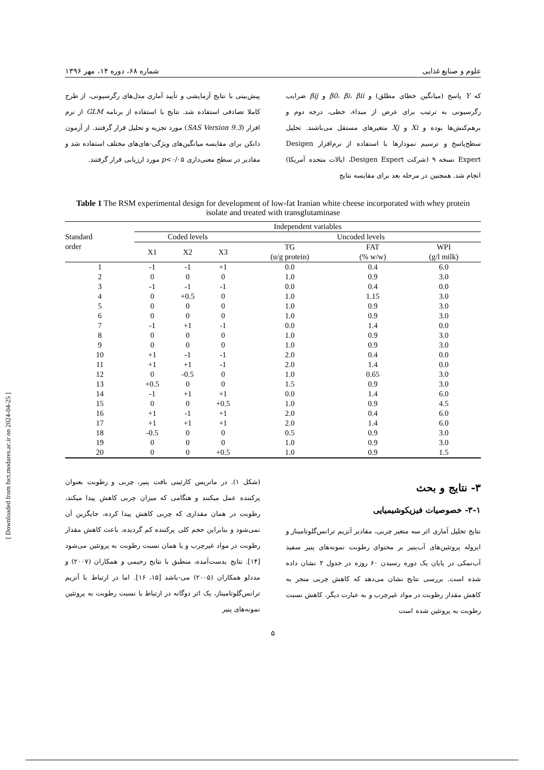علوم و صنایع غذایی شماره ۶۸، دوره ۱۴، مهر ۱۳۹۶
که Y پاسخ (میانگین خطای مطلق) و β0، βi، βii و βij ضرایب رگرسیونی به ترتیب برای عرض از مبداء، خطی، درجه دوم و برهم‌کنش‌ها بوده و Xi و Xj متغیرهای مستقل می‌باشند. تحلیل سطح‌پاسخ و ترسیم نمودارها با استفاده از نرم‌افزار Desigen Expert نسخه ۹ (شرکت Desigen Expert، ایالات متحده آمریکا) انجام شد. همچنین در مرحله بعد برای مقایسه نتایج
پیش‌بینی با نتایج آزمایشی و تأیید آماری مدل‌های رگرسیونی، از طرح کاملا تصادفی استفاده شد. نتایج با استفاده از برنامه GLM از نرم افزار (SAS Version 9.3) مورد تجزیه و تحلیل قرار گرفتند. از آزمون دانکن برای مقایسه میانگین‌های ویژگی-های‌های مختلف استفاده شد و مقادیر در سطح معنی‌داری p<۰/۰۵ مورد ارزیابی قرار گرفتند.
Table 1 The RSM experimental design for development of low-fat Iranian white cheese incorporated with whey protein isolate and treated with transglutaminase
| Standard order | Independent variables | | | | | | |
| --- | --- | --- | --- | --- | --- | --- | --- |
| | Coded levels | | | | Uncoded levels | | |
| | X1 | X2 | X3 | | TG (u/g protein) | FAT (% w/w) | WPI (g/l milk) |
| 1 | -1 | -1 | +1 | | 0.0 | 0.4 | 6.0 |
| 2 | 0 | 0 | 0 | | 1.0 | 0.9 | 3.0 |
| 3 | -1 | -1 | -1 | | 0.0 | 0.4 | 0.0 |
| 4 | 0 | +0.5 | 0 | | 1.0 | 1.15 | 3.0 |
| 5 | 0 | 0 | 0 | | 1.0 | 0.9 | 3.0 |
| 6 | 0 | 0 | 0 | | 1.0 | 0.9 | 3.0 |
| 7 | -1 | +1 | -1 | | 0.0 | 1.4 | 0.0 |
| 8 | 0 | 0 | 0 | | 1.0 | 0.9 | 3.0 |
| 9 | 0 | 0 | 0 | | 1.0 | 0.9 | 3.0 |
| 10 | +1 | -1 | -1 | | 2.0 | 0.4 | 0.0 |
| 11 | +1 | +1 | -1 | | 2.0 | 1.4 | 0.0 |
| 12 | 0 | -0.5 | 0 | | 1.0 | 0.65 | 3.0 |
| 13 | +0.5 | 0 | 0 | | 1.5 | 0.9 | 3.0 |
| 14 | -1 | +1 | +1 | | 0.0 | 1.4 | 6.0 |
| 15 | 0 | 0 | +0.5 | | 1.0 | 0.9 | 4.5 |
| 16 | +1 | -1 | +1 | | 2.0 | 0.4 | 6.0 |
| 17 | +1 | +1 | +1 | | 2.0 | 1.4 | 6.0 |
| 18 | -0.5 | 0 | 0 | | 0.5 | 0.9 | 3.0 |
| 19 | 0 | 0 | 0 | | 1.0 | 0.9 | 3.0 |
| 20 | 0 | 0 | +0.5 | | 1.0 | 0.9 | 1.5 |
۳- نتایج و بحث
۳-۱- خصوصیات فیزیکوشیمیایی
نتایج تحلیل آماری اثر سه متغیر چربی، مقادیر آنزیم ترانس‌گلوتامیناز و ایزوله پروتئین‌های آب‌پنیر بر محتوای رطوبت نمونه‌های پنیر سفید آب‌نمکی در پایان یک دوره رسیدن ۶۰ روزه در جدول ۲ نشان داده شده است. بررسی نتایج نشان می‌دهد که کاهش چربی منجر به کاهش مقدار رطوبت در مواد غیرچرب و به عبارت دیگر، کاهش نسبت رطوبت به پروتئین شده است
(شکل ۱). در ماتریس کازئینی بافت پنیر، چربی و رطوبت بعنوان پرکننده عمل میکنند و هنگامی که میزان چربی کاهش پیدا میکند، رطوبت در همان مقداری که چربی کاهش پیدا کرده، جایگزین آن نمی‌شود و بنابراین حجم کلی پرکننده کم گردیده، باعث کاهش مقدار رطوبت در مواد غیرچرب و یا همان نسبت رطوبت به پروتئین می‌شود [۱۴]. نتایج بدست‌آمده، منطبق با نتایج رحیمی و همکاران (۲۰۰۷) و مددلو همکاران (۲۰۰۵) می-باشد [۱۵، ۱۶]. اما در ارتباط با آنزیم ترانس‌گلوتامیناز، یک اثر دوگانه در ارتباط با نسبت رطوبت به پروتئین نمونه‌های پنیر
۵
[ Downloaded from fsct.modares.ac.ir on 2024-04-25 ]